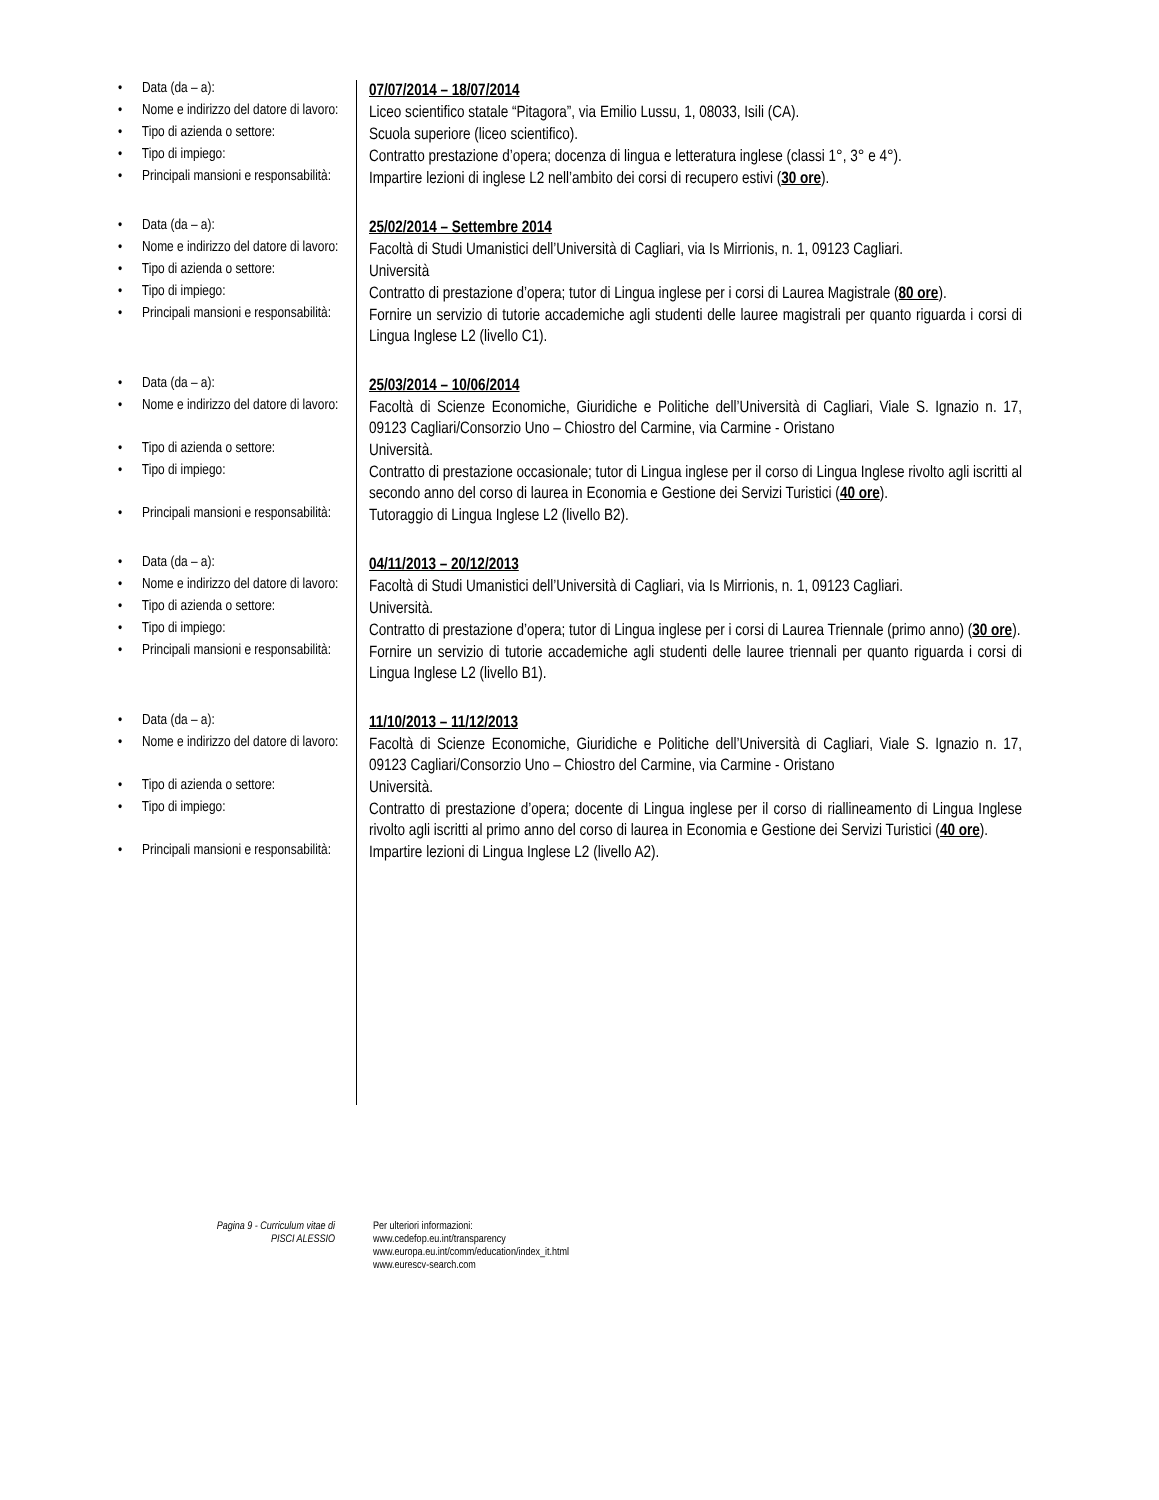| • Data (da – a): | 07/07/2014 – 18/07/2014 |
| • Nome e indirizzo del datore di lavoro: | Liceo scientifico statale “Pitagora”, via Emilio Lussu, 1, 08033, Isili (CA). |
| • Tipo di azienda o settore: | Scuola superiore (liceo scientifico). |
| • Tipo di impiego: | Contratto prestazione d’opera; docenza di lingua e letteratura inglese (classi 1°, 3° e 4°). |
| • Principali mansioni e responsabilità: | Impartire lezioni di inglese L2 nell’ambito dei corsi di recupero estivi ( 30 ore ). |
| • Data (da – a): | 25/02/2014 – Settembre 2014 |
| • Nome e indirizzo del datore di lavoro: | Facoltà di Studi Umanistici dell’Università di Cagliari, via Is Mirrionis, n. 1, 09123 Cagliari. |
| • Tipo di azienda o settore: | Università |
| • Tipo di impiego: | Contratto di prestazione d’opera; tutor di Lingua inglese per i corsi di Laurea Magistrale ( 80 ore ). |
| • Principali mansioni e responsabilità: | Fornire un servizio di tutorie accademiche agli studenti delle lauree magistrali per quanto riguarda i corsi di Lingua Inglese L2 (livello C1). |
| • Data (da – a): | 25/03/2014 – 10/06/2014 |
| • Nome e indirizzo del datore di lavoro: | Facoltà di Scienze Economiche, Giuridiche e Politiche dell’Università di Cagliari, Viale S. Ignazio n. 17, 09123 Cagliari/Consorzio Uno – Chiostro del Carmine, via Carmine - Oristano |
| • Tipo di azienda o settore: | Università. |
| • Tipo di impiego: | Contratto di prestazione occasionale; tutor di Lingua inglese per il corso di Lingua Inglese rivolto agli iscritti al secondo anno del corso di laurea in Economia e Gestione dei Servizi Turistici ( 40 ore ). |
| • Principali mansioni e responsabilità: | Tutoraggio di Lingua Inglese L2 (livello B2). |
| • Data (da – a): | 04/11/2013 – 20/12/2013 |
| • Nome e indirizzo del datore di lavoro: | Facoltà di Studi Umanistici dell’Università di Cagliari, via Is Mirrionis, n. 1, 09123 Cagliari. |
| • Tipo di azienda o settore: | Università. |
| • Tipo di impiego: | Contratto di prestazione d’opera; tutor di Lingua inglese per i corsi di Laurea Triennale (primo anno) ( 30 ore ). |
| • Principali mansioni e responsabilità: | Fornire un servizio di tutorie accademiche agli studenti delle lauree triennali per quanto riguarda i corsi di Lingua Inglese L2 (livello B1). |
| • Data (da – a): | 11/10/2013 – 11/12/2013 |
| • Nome e indirizzo del datore di lavoro: | Facoltà di Scienze Economiche, Giuridiche e Politiche dell’Università di Cagliari, Viale S. Ignazio n. 17, 09123 Cagliari/Consorzio Uno – Chiostro del Carmine, via Carmine - Oristano |
| • Tipo di azienda o settore: | Università. |
| • Tipo di impiego: | Contratto di prestazione d’opera; docente di Lingua inglese per il corso di riallineamento di Lingua Inglese rivolto agli iscritti al primo anno del corso di laurea in Economia e Gestione dei Servizi Turistici ( 40 ore ). |
| • Principali mansioni e responsabilità: | Impartire lezioni di Lingua Inglese L2 (livello A2). |
Pagina 9 - Curriculum vitae di
PISCI ALESSIO
Per ulteriori informazioni:
www.cedefop.eu.int/transparency
www.europa.eu.int/comm/education/index_it.html
www.eurescv-search.com